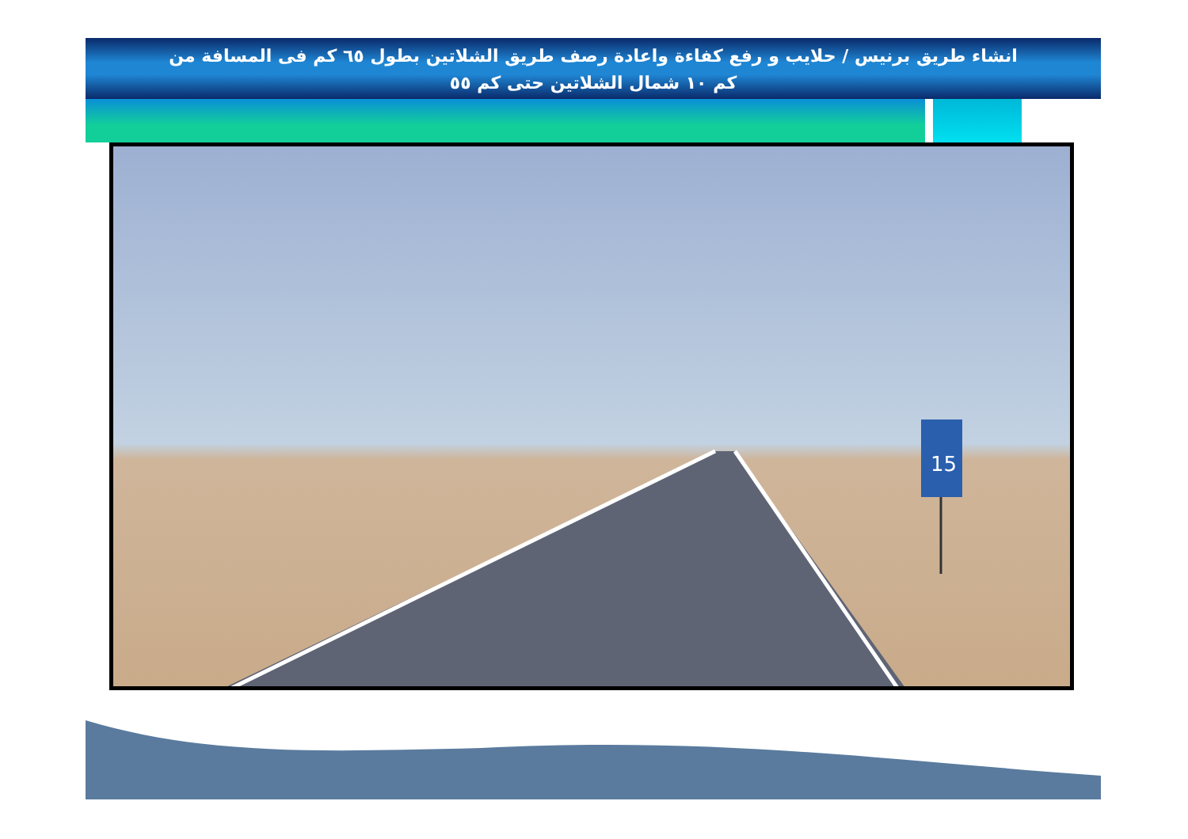انشاء طريق برنيس / حلايب و رفع كفاءة واعادة رصف طريق الشلاتين بطول ٦٥ كم فى المسافة من
كم ١٠ شمال الشلاتين حتى كم ٥٥
15